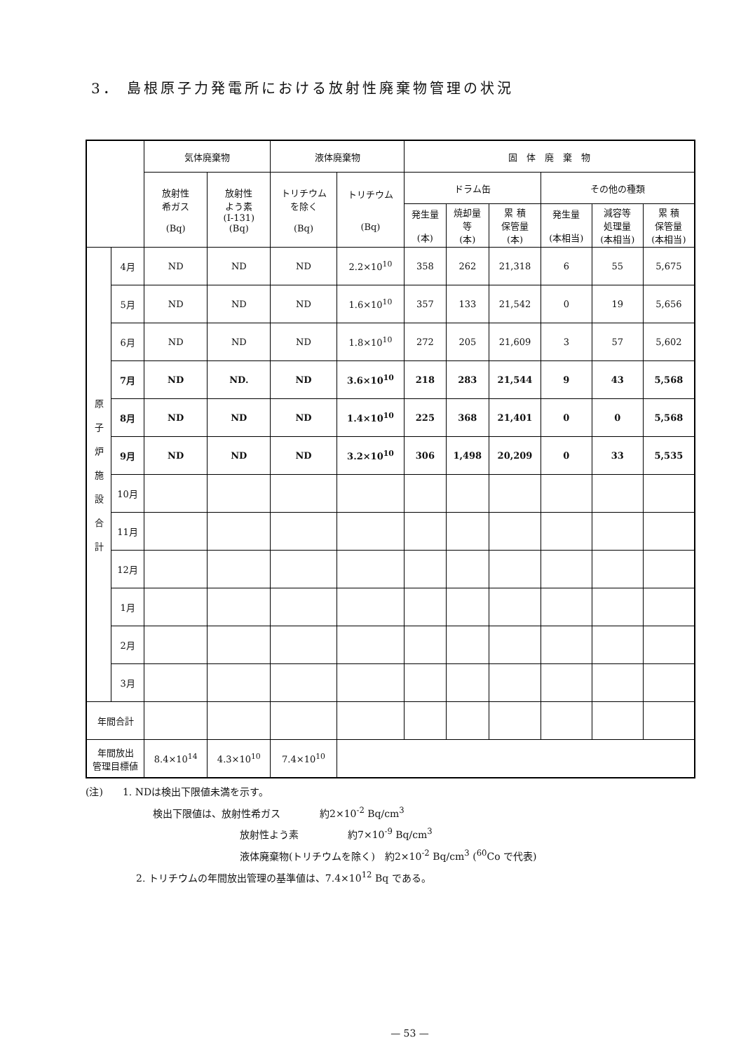3． 島根原子力発電所における放射性廃棄物管理の状況
| | | 気体廃棄物 | | 液体廃棄物 | | 固 体 廃 棄 物 | | | | | |
| --- | --- | --- | --- | --- | --- | --- | --- | --- | --- | --- | --- |
| | | 放射性 希ガス (Bq) | 放射性 よう素 (I-131) (Bq) | トリチウム を除く (Bq) | トリチウム (Bq) | ドラム缶 | | | その他の種類 | | |
| | | | | | | 発生量 (本) | 焼却量 等 (本) | 累 積 保管量 (本) | 発生量 (本相当) | 減容等 処理量 (本相当) | 累 積 保管量 (本相当) |
| 原 子 炉 施 設 合 計 | 4月 | ND | ND | ND | 2.2×10<sup>10</sup> | 358 | 262 | 21,318 | 6 | 55 | 5,675 |
| | 5月 | ND | ND | ND | 1.6×10<sup>10</sup> | 357 | 133 | 21,542 | 0 | 19 | 5,656 |
| | 6月 | ND | ND | ND | 1.8×10<sup>10</sup> | 272 | 205 | 21,609 | 3 | 57 | 5,602 |
| | 7月 | ND | ND. | ND | 3.6×10<sup>10</sup> | 218 | 283 | 21,544 | 9 | 43 | 5,568 |
| | 8月 | ND | ND | ND | 1.4×10<sup>10</sup> | 225 | 368 | 21,401 | 0 | 0 | 5,568 |
| | 9月 | ND | ND | ND | 3.2×10<sup>10</sup> | 306 | 1,498 | 20,209 | 0 | 33 | 5,535 |
| | 10月 | | | | | | | | | | |
| | 11月 | | | | | | | | | | |
| | 12月 | | | | | | | | | | |
| | 1月 | | | | | | | | | | |
| | 2月 | | | | | | | | | | |
| | 3月 | | | | | | | | | | |
| 年間合計 | | | | | | | | | | | |
| 年間放出 管理目標値 | | 8.4×10<sup>14</sup> | 4.3×10<sup>10</sup> | 7.4×10<sup>10</sup> | | | | | | | |
(注)　　1. NDは検出下限値未満を示す。
検出下限値は、放射性希ガス　　　　約2×10<sup>-2</sup> Bq/cm<sup>3</sup>
放射性よう素　　　　　約7×10<sup>-9</sup> Bq/cm<sup>3</sup>
液体廃棄物(トリチウムを除く)　約2×10<sup>-2</sup> Bq/cm<sup>3</sup> (<sup>60</sup>Co で代表)
2. トリチウムの年間放出管理の基準値は、7.4×10<sup>12</sup> Bq である。
— 53 —